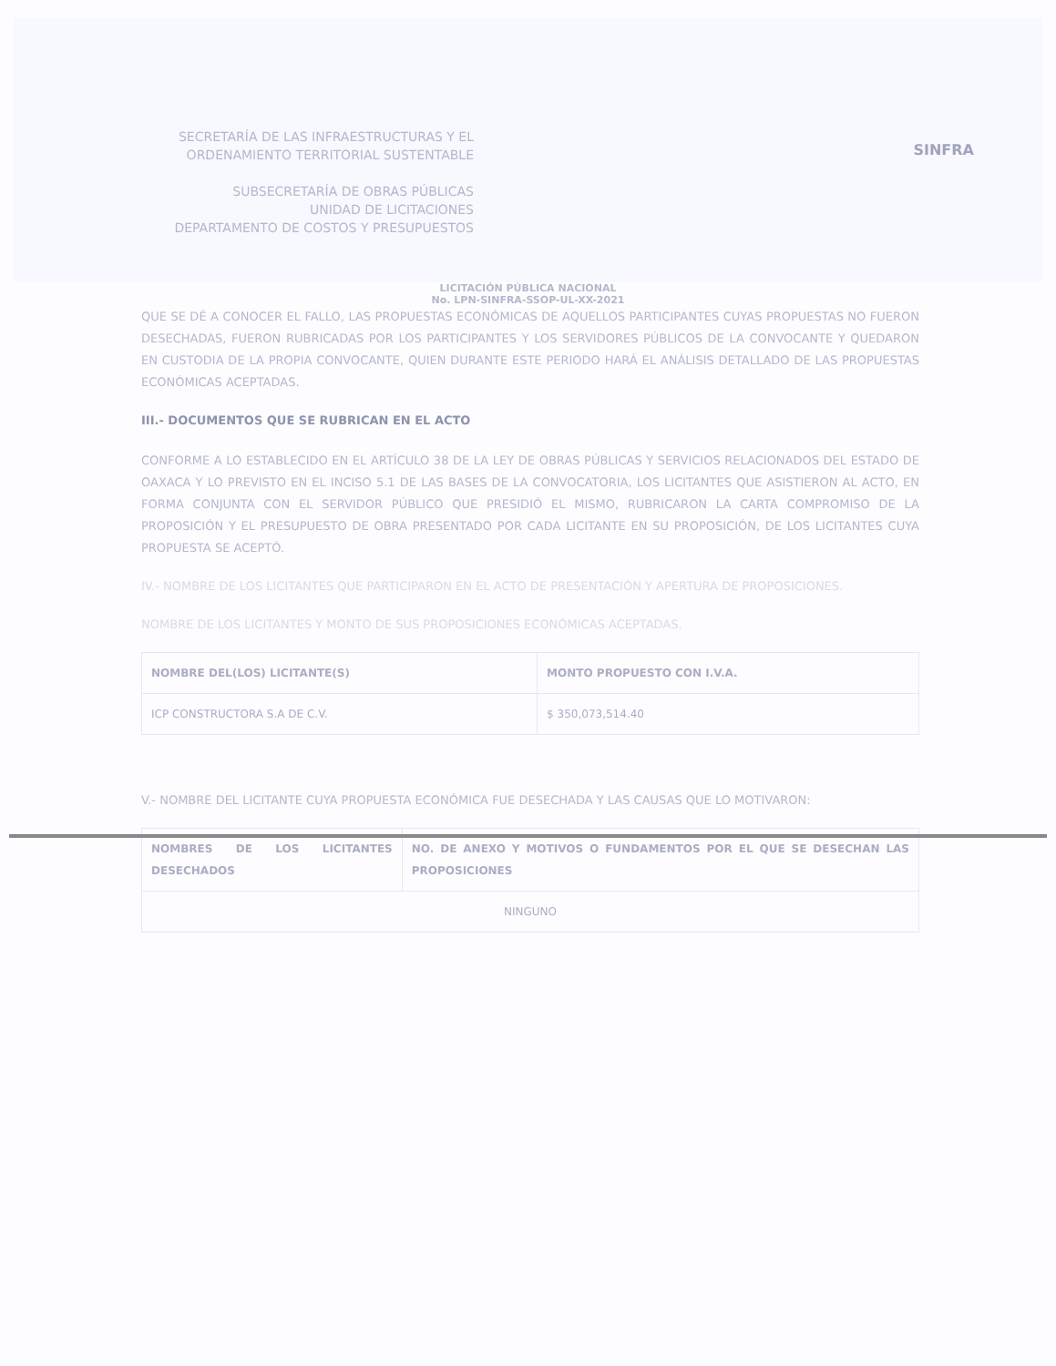SECRETARÍA DE LAS INFRAESTRUCTURAS Y EL ORDENAMIENTO TERRITORIAL SUSTENTABLE
SUBSECRETARÍA DE OBRAS PÚBLICAS
UNIDAD DE LICITACIONES
DEPARTAMENTO DE COSTOS Y PRESUPUESTOS
SINFRA
LICITACIÓN PÚBLICA NACIONAL
No. LPN-SINFRA-SSOP-UL-XX-2021
QUE SE DÉ A CONOCER EL FALLO, LAS PROPUESTAS ECONÓMICAS DE AQUELLOS PARTICIPANTES CUYAS PROPUESTAS NO FUERON DESECHADAS, FUERON RUBRICADAS POR LOS PARTICIPANTES Y LOS SERVIDORES PÚBLICOS DE LA CONVOCANTE Y QUEDARON EN CUSTODIA DE LA PROPIA CONVOCANTE, QUIEN DURANTE ESTE PERIODO HARÁ EL ANÁLISIS DETALLADO DE LAS PROPUESTAS ECONÓMICAS ACEPTADAS.
III.- DOCUMENTOS QUE SE RUBRICAN EN EL ACTO
CONFORME A LO ESTABLECIDO EN EL ARTÍCULO 38 DE LA LEY DE OBRAS PÚBLICAS Y SERVICIOS RELACIONADOS DEL ESTADO DE OAXACA Y LO PREVISTO EN EL INCISO 5.1 DE LAS BASES DE LA CONVOCATORIA, LOS LICITANTES QUE ASISTIERON AL ACTO, EN FORMA CONJUNTA CON EL SERVIDOR PÚBLICO QUE PRESIDIÓ EL MISMO, RUBRICARON LA CARTA COMPROMISO DE LA PROPOSICIÓN Y EL PRESUPUESTO DE OBRA PRESENTADO POR CADA LICITANTE EN SU PROPOSICIÓN, DE LOS LICITANTES CUYA PROPUESTA SE ACEPTÓ.
IV.- NOMBRE DE LOS LICITANTES QUE PARTICIPARON EN EL ACTO DE PRESENTACIÓN Y APERTURA DE PROPOSICIONES.
NOMBRE DE LOS LICITANTES Y MONTO DE SUS PROPOSICIONES ECONÓMICAS ACEPTADAS.
| NOMBRE DEL(LOS) LICITANTE(S) | MONTO PROPUESTO CON I.V.A. |
| --- | --- |
| ICP CONSTRUCTORA S.A DE C.V. | $ 350,073,514.40 |
V.- NOMBRE DEL LICITANTE CUYA PROPUESTA ECONÓMICA FUE DESECHADA Y LAS CAUSAS QUE LO MOTIVARON:
| NOMBRES DE LOS LICITANTES DESECHADOS | NO. DE ANEXO Y MOTIVOS O FUNDAMENTOS POR EL QUE SE DESECHAN LAS PROPOSICIONES |
| --- | --- |
| NINGUNO | |